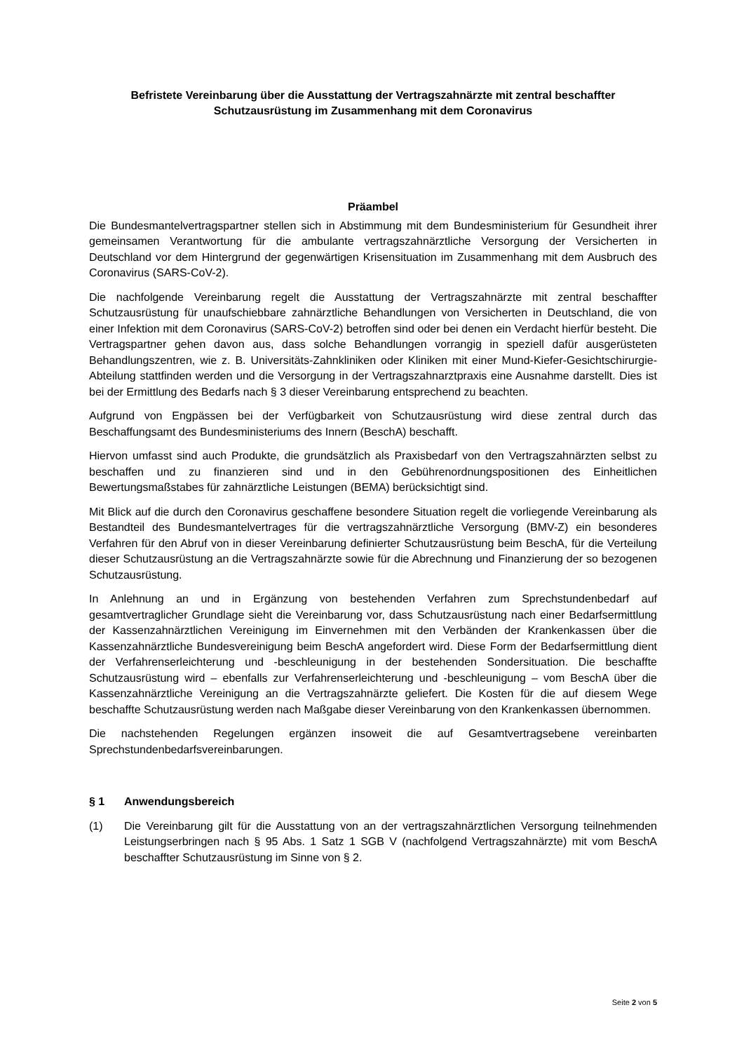Befristete Vereinbarung über die Ausstattung der Vertragszahnärzte mit zentral beschaffter Schutzausrüstung im Zusammenhang mit dem Coronavirus
Präambel
Die Bundesmantelvertragspartner stellen sich in Abstimmung mit dem Bundesministerium für Gesundheit ihrer gemeinsamen Verantwortung für die ambulante vertragszahnärztliche Versorgung der Versicherten in Deutschland vor dem Hintergrund der gegenwärtigen Krisensituation im Zusammenhang mit dem Ausbruch des Coronavirus (SARS-CoV-2).
Die nachfolgende Vereinbarung regelt die Ausstattung der Vertragszahnärzte mit zentral beschaffter Schutzausrüstung für unaufschiebbare zahnärztliche Behandlungen von Versicherten in Deutschland, die von einer Infektion mit dem Coronavirus (SARS-CoV-2) betroffen sind oder bei denen ein Verdacht hierfür besteht. Die Vertragspartner gehen davon aus, dass solche Behandlungen vorrangig in speziell dafür ausgerüsteten Behandlungszentren, wie z. B. Universitäts-Zahnkliniken oder Kliniken mit einer Mund-Kiefer-Gesichtschirurgie-Abteilung stattfinden werden und die Versorgung in der Vertragszahnarztpraxis eine Ausnahme darstellt. Dies ist bei der Ermittlung des Bedarfs nach § 3 dieser Vereinbarung entsprechend zu beachten.
Aufgrund von Engpässen bei der Verfügbarkeit von Schutzausrüstung wird diese zentral durch das Beschaffungsamt des Bundesministeriums des Innern (BeschA) beschafft.
Hiervon umfasst sind auch Produkte, die grundsätzlich als Praxisbedarf von den Vertragszahnärzten selbst zu beschaffen und zu finanzieren sind und in den Gebührenordnungspositionen des Einheitlichen Bewertungsmaßstabes für zahnärztliche Leistungen (BEMA) berücksichtigt sind.
Mit Blick auf die durch den Coronavirus geschaffene besondere Situation regelt die vorliegende Vereinbarung als Bestandteil des Bundesmantelvertrages für die vertragszahnärztliche Versorgung (BMV-Z) ein besonderes Verfahren für den Abruf von in dieser Vereinbarung definierter Schutzausrüstung beim BeschA, für die Verteilung dieser Schutzausrüstung an die Vertragszahnärzte sowie für die Abrechnung und Finanzierung der so bezogenen Schutzausrüstung.
In Anlehnung an und in Ergänzung von bestehenden Verfahren zum Sprechstundenbedarf auf gesamtvertraglicher Grundlage sieht die Vereinbarung vor, dass Schutzausrüstung nach einer Bedarfsermittlung der Kassenzahnärztlichen Vereinigung im Einvernehmen mit den Verbänden der Krankenkassen über die Kassenzahnärztliche Bundesvereinigung beim BeschA angefordert wird. Diese Form der Bedarfsermittlung dient der Verfahrenserleichterung und -beschleunigung in der bestehenden Sondersituation. Die beschaffte Schutzausrüstung wird – ebenfalls zur Verfahrenserleichterung und -beschleunigung – vom BeschA über die Kassenzahnärztliche Vereinigung an die Vertragszahnärzte geliefert. Die Kosten für die auf diesem Wege beschaffte Schutzausrüstung werden nach Maßgabe dieser Vereinbarung von den Krankenkassen übernommen.
Die nachstehenden Regelungen ergänzen insoweit die auf Gesamtvertragsebene vereinbarten Sprechstundenbedarfsvereinbarungen.
§ 1 Anwendungsbereich
(1) Die Vereinbarung gilt für die Ausstattung von an der vertragszahnärztlichen Versorgung teilnehmenden Leistungserbringen nach § 95 Abs. 1 Satz 1 SGB V (nachfolgend Vertragszahnärzte) mit vom BeschA beschaffter Schutzausrüstung im Sinne von § 2.
Seite 2 von 5